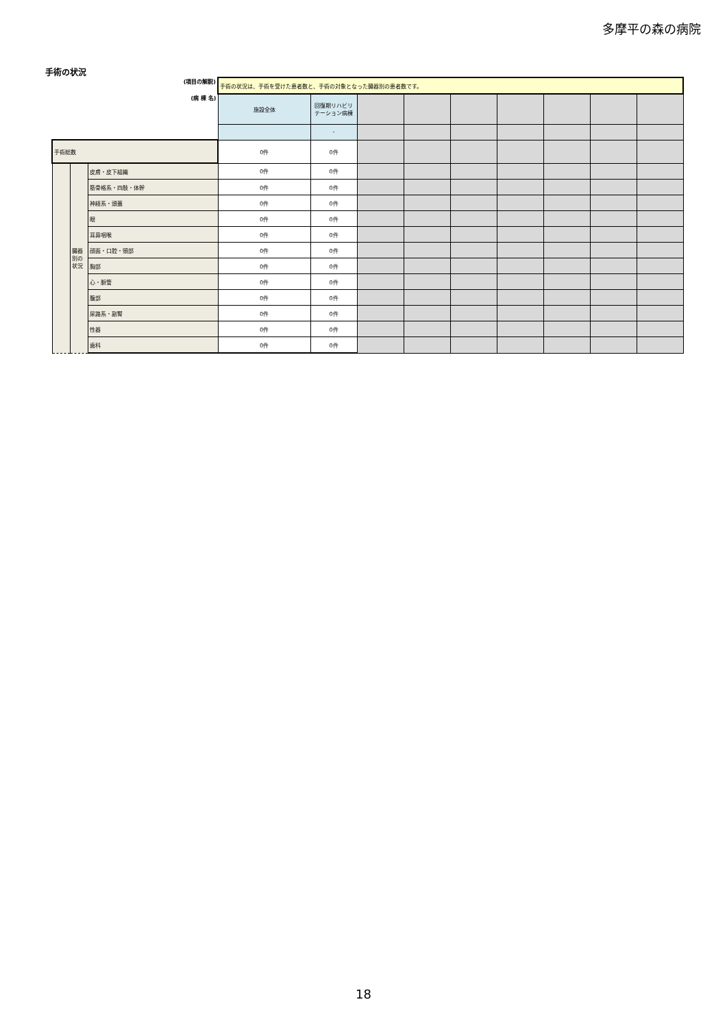多摩平の森の病院
手術の状況
| (項目の解説) | | | 手術の状況は、手術を受けた患者数と、手術の対象となった臓器別の患者数です。 | | | | | | | | |
| (病 棟 名) | | | 施設全体 | 回復期リハビリテーション病棟 | | | | | | | |
| | | | | - | | | | | | | |
| 手術総数 | | | 0件 | 0件 | | | | | | | |
| | 臓器別の状況 | 皮膚・皮下組織 | 0件 | 0件 | | | | | | | |
| | | 筋骨格系・四肢・体幹 | 0件 | 0件 | | | | | | | |
| | | 神経系・頭蓋 | 0件 | 0件 | | | | | | | |
| | | 眼 | 0件 | 0件 | | | | | | | |
| | | 耳鼻咽喉 | 0件 | 0件 | | | | | | | |
| | | 顔面・口腔・頸部 | 0件 | 0件 | | | | | | | |
| | | 胸部 | 0件 | 0件 | | | | | | | |
| | | 心・脈管 | 0件 | 0件 | | | | | | | |
| | | 腹部 | 0件 | 0件 | | | | | | | |
| | | 尿路系・副腎 | 0件 | 0件 | | | | | | | |
| | | 性器 | 0件 | 0件 | | | | | | | |
| | | 歯科 | 0件 | 0件 | | | | | | | |
18